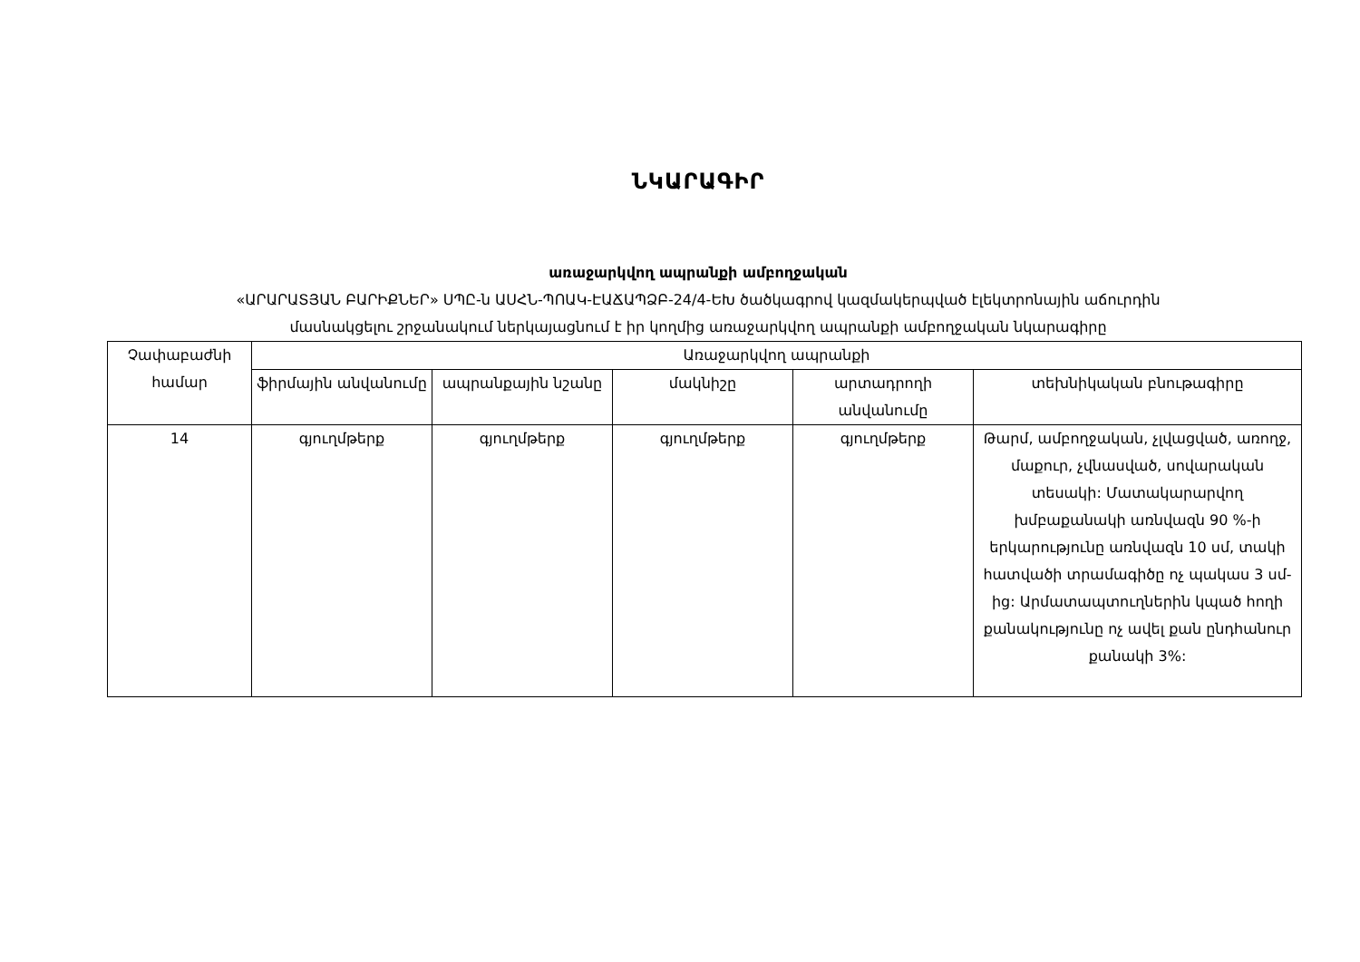ՆԿԱՐԱԳԻՐ
առաջարկվող ապրանքի ամբողջական
«ԱՐԱՐԱՏՅԱՆ ԲԱՐԻՔՆԵՐ» ՍՊԸ-ն ԱՍՀՆ-ՊՈԱԿ-ԷԱՃԱՊՁԲ-24/4-ԵԽ ծածկագրով կազմակերպված էլեկտրոնային աճուրդին
մասնակցելու շրջանակում ներկայացնում է իր կողմից առաջարկվող ապրանքի ամբողջական նկարագիրը
| Չափաբաժնի համար | Առաջարկվող ապրանքի | | | | |
| --- | --- | --- | --- | --- | --- |
| | ֆիրմային անվանումը | ապրանքային նշանը | մակնիշը | արտադրողի անվանումը | տեխնիկական բնութագիրը |
| 14 | գյուղմթերք | գյուղմթերք | գյուղմթերք | գյուղմթերք | Թարմ, ամբողջական, չլվացված, առողջ, մաքուր, չվնասված, սովարական տեսակի: Մատակարարվող խմբաքանակի առնվազն 90 %-ի երկարությունը առնվազն 10 սմ, տակի հատվածի տրամագիծը ոչ պակաս 3 սմ-ից: Արմատապտուղներին կպած հողի քանակությունը ոչ ավել քան ընդհանուր քանակի 3%: |